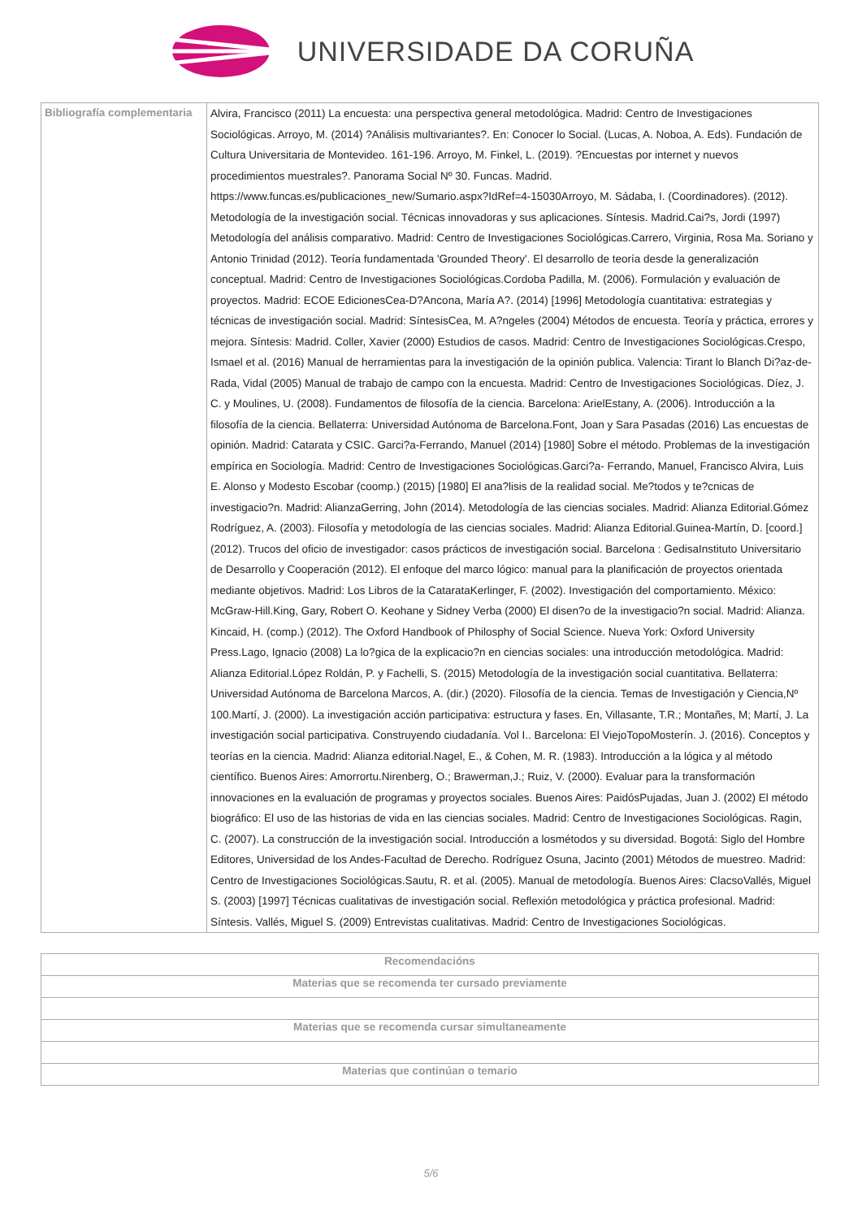UNIVERSIDADE DA CORUÑA
| Bibliografía complementaria | Alvira, Francisco (2011) La encuesta: una perspectiva general metodológica. Madrid: Centro de Investigaciones Sociológicas. Arroyo, M. (2014) ?Análisis multivariantes?. En: Conocer lo Social. (Lucas, A. Noboa, A. Eds). Fundación de Cultura Universitaria de Montevideo. 161-196. Arroyo, M. Finkel, L. (2019). ?Encuestas por internet y nuevos procedimientos muestrales?. Panorama Social Nº 30. Funcas. Madrid. https://www.funcas.es/publicaciones_new/Sumario.aspx?IdRef=4-15030Arroyo, M. Sádaba, I. (Coordinadores). (2012). Metodología de la investigación social. Técnicas innovadoras y sus aplicaciones. Síntesis. Madrid.Cai?s, Jordi (1997) Metodología del análisis comparativo. Madrid: Centro de Investigaciones Sociológicas.Carrero, Virginia, Rosa Ma. Soriano y Antonio Trinidad (2012). Teoría fundamentada 'Grounded Theory'. El desarrollo de teoría desde la generalización conceptual. Madrid: Centro de Investigaciones Sociológicas.Cordoba Padilla, M. (2006). Formulación y evaluación de proyectos. Madrid: ECOE EdicionesCea-D?Ancona, María A?. (2014) [1996] Metodología cuantitativa: estrategias y técnicas de investigación social. Madrid: SíntesisCea, M. A?ngeles (2004) Métodos de encuesta. Teoría y práctica, errores y mejora. Síntesis: Madrid. Coller, Xavier (2000) Estudios de casos. Madrid: Centro de Investigaciones Sociológicas.Crespo, Ismael et al. (2016) Manual de herramientas para la investigación de la opinión publica. Valencia: Tirant lo Blanch Di?az-de- Rada, Vidal (2005) Manual de trabajo de campo con la encuesta. Madrid: Centro de Investigaciones Sociológicas. Díez, J. C. y Moulines, U. (2008). Fundamentos de filosofía de la ciencia. Barcelona: ArielEstany, A. (2006). Introducción a la filosofía de la ciencia. Bellaterra: Universidad Autónoma de Barcelona.Font, Joan y Sara Pasadas (2016) Las encuestas de opinión. Madrid: Catarata y CSIC. Garci?a-Ferrando, Manuel (2014) [1980] Sobre el método. Problemas de la investigación empírica en Sociología. Madrid: Centro de Investigaciones Sociológicas.Garci?a- Ferrando, Manuel, Francisco Alvira, Luis E. Alonso y Modesto Escobar (coomp.) (2015) [1980] El ana?lisis de la realidad social. Me?todos y te?cnicas de investigacio?n. Madrid: AlianzaGerring, John (2014). Metodología de las ciencias sociales. Madrid: Alianza Editorial.Gómez Rodríguez, A. (2003). Filosofía y metodología de las ciencias sociales. Madrid: Alianza Editorial.Guinea-Martín, D. [coord.] (2012). Trucos del oficio de investigador: casos prácticos de investigación social. Barcelona : GedisaInstituto Universitario de Desarrollo y Cooperación (2012). El enfoque del marco lógico: manual para la planificación de proyectos orientada mediante objetivos. Madrid: Los Libros de la CatarataKerlinger, F. (2002). Investigación del comportamiento. México: McGraw-Hill.King, Gary, Robert O. Keohane y Sidney Verba (2000) El disen?o de la investigacio?n social. Madrid: Alianza. Kincaid, H. (comp.) (2012). The Oxford Handbook of Philosphy of Social Science. Nueva York: Oxford University Press.Lago, Ignacio (2008) La lo?gica de la explicacio?n en ciencias sociales: una introducción metodológica. Madrid: Alianza Editorial.López Roldán, P. y Fachelli, S. (2015) Metodología de la investigación social cuantitativa. Bellaterra: Universidad Autónoma de Barcelona Marcos, A. (dir.) (2020). Filosofía de la ciencia. Temas de Investigación y Ciencia,Nº 100.Martí, J. (2000). La investigación acción participativa: estructura y fases. En, Villasante, T.R.; Montañes, M; Martí, J. La investigación social participativa. Construyendo ciudadanía. Vol I.. Barcelona: El ViejoTopoMosterín. J. (2016). Conceptos y teorías en la ciencia. Madrid: Alianza editorial.Nagel, E., & Cohen, M. R. (1983). Introducción a la lógica y al método científico. Buenos Aires: Amorrortu.Nirenberg, O.; Brawerman,J.; Ruiz, V. (2000). Evaluar para la transformación innovaciones en la evaluación de programas y proyectos sociales. Buenos Aires: PaidósPujadas, Juan J. (2002) El método biográfico: El uso de las historias de vida en las ciencias sociales. Madrid: Centro de Investigaciones Sociológicas. Ragin, C. (2007). La construcción de la investigación social. Introducción a losmétodos y su diversidad. Bogotá: Siglo del Hombre Editores, Universidad de los Andes-Facultad de Derecho. Rodríguez Osuna, Jacinto (2001) Métodos de muestreo. Madrid: Centro de Investigaciones Sociológicas.Sautu, R. et al. (2005). Manual de metodología. Buenos Aires: ClacsoVallés, Miguel S. (2003) [1997] Técnicas cualitativas de investigación social. Reflexión metodológica y práctica profesional. Madrid: Síntesis. Vallés, Miguel S. (2009) Entrevistas cualitativas. Madrid: Centro de Investigaciones Sociológicas. |
| Recomendacións |
| --- |
| Materias que se recomenda ter cursado previamente |
| Materias que se recomenda cursar simultaneamente |
| Materias que continúan o temario |
5/6